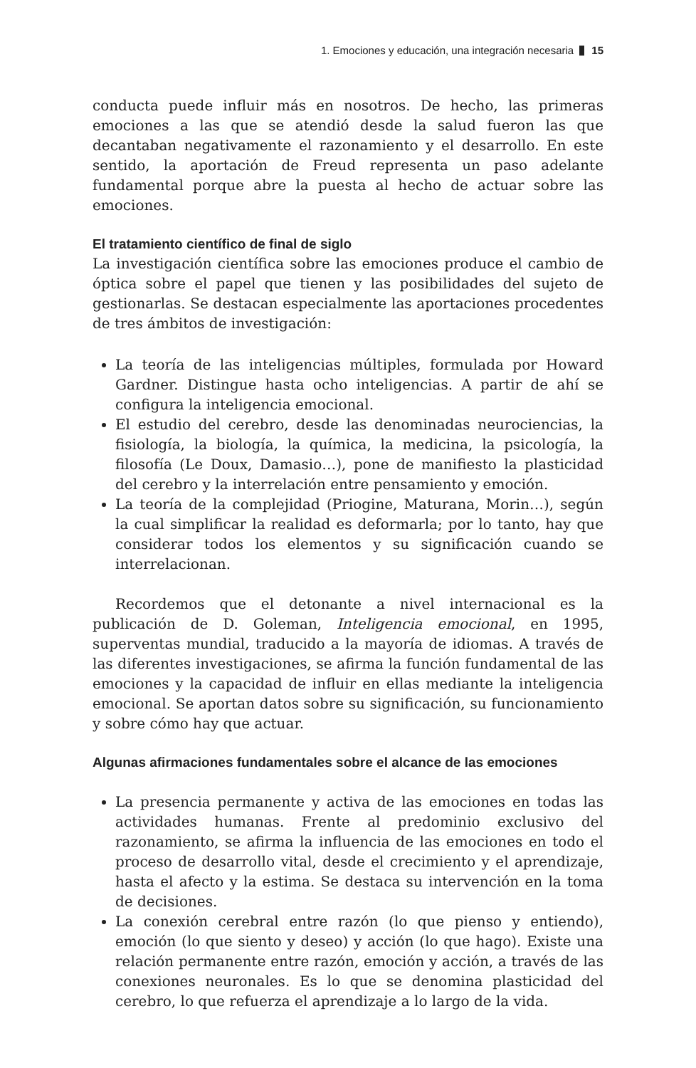1. Emociones y educación, una integración necesaria 15
conducta puede influir más en nosotros. De hecho, las primeras emociones a las que se atendió desde la salud fueron las que decantaban negativamente el razonamiento y el desarrollo. En este sentido, la aportación de Freud representa un paso adelante fundamental porque abre la puesta al hecho de actuar sobre las emociones.
El tratamiento científico de final de siglo
La investigación científica sobre las emociones produce el cambio de óptica sobre el papel que tienen y las posibilidades del sujeto de gestionarlas. Se destacan especialmente las aportaciones procedentes de tres ámbitos de investigación:
La teoría de las inteligencias múltiples, formulada por Howard Gardner. Distingue hasta ocho inteligencias. A partir de ahí se configura la inteligencia emocional.
El estudio del cerebro, desde las denominadas neurociencias, la fisiología, la biología, la química, la medicina, la psicología, la filosofía (Le Doux, Damasio…), pone de manifiesto la plasticidad del cerebro y la interrelación entre pensamiento y emoción.
La teoría de la complejidad (Priogine, Maturana, Morin…), según la cual simplificar la realidad es deformarla; por lo tanto, hay que considerar todos los elementos y su significación cuando se interrelacionan.
Recordemos que el detonante a nivel internacional es la publicación de D. Goleman, Inteligencia emocional, en 1995, superventas mundial, traducido a la mayoría de idiomas. A través de las diferentes investigaciones, se afirma la función fundamental de las emociones y la capacidad de influir en ellas mediante la inteligencia emocional. Se aportan datos sobre su significación, su funcionamiento y sobre cómo hay que actuar.
Algunas afirmaciones fundamentales sobre el alcance de las emociones
La presencia permanente y activa de las emociones en todas las actividades humanas. Frente al predominio exclusivo del razonamiento, se afirma la influencia de las emociones en todo el proceso de desarrollo vital, desde el crecimiento y el aprendizaje, hasta el afecto y la estima. Se destaca su intervención en la toma de decisiones.
La conexión cerebral entre razón (lo que pienso y entiendo), emoción (lo que siento y deseo) y acción (lo que hago). Existe una relación permanente entre razón, emoción y acción, a través de las conexiones neuronales. Es lo que se denomina plasticidad del cerebro, lo que refuerza el aprendizaje a lo largo de la vida.